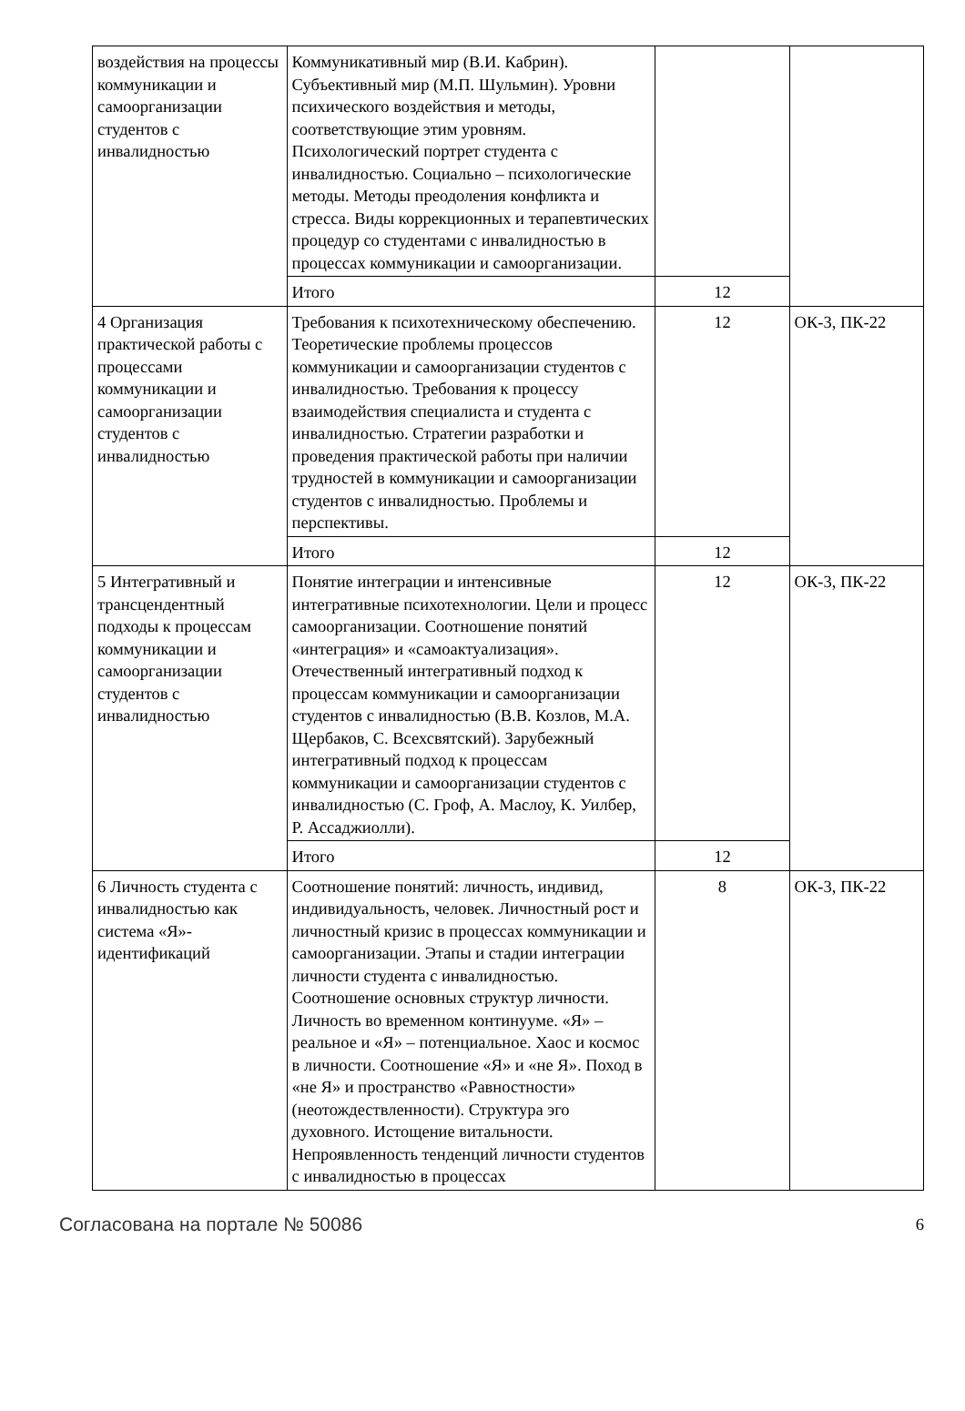| воздействия на процессы коммуникации и самоорганизации студентов с инвалидностью | Коммуникативный мир (В.И. Кабрин). Субъективный мир (М.П. Шульмин). Уровни психического воздействия и методы, соответствующие этим уровням. Психологический портрет студента с инвалидностью. Социально – психологические методы. Методы преодоления конфликта и стресса. Виды коррекционных и терапевтических процедур со студентами с инвалидностью в процессах коммуникации и самоорганизации. | | |
| | Итого | 12 | |
| 4 Организация практической работы с процессами коммуникации и самоорганизации студентов с инвалидностью | Требования к психотехническому обеспечению. Теоретические проблемы процессов коммуникации и самоорганизации студентов с инвалидностью. Требования к процессу взаимодействия специалиста и студента с инвалидностью. Стратегии разработки и проведения практической работы при наличии трудностей в коммуникации и самоорганизации студентов с инвалидностью. Проблемы и перспективы. | 12 | ОК-3, ПК-22 |
| | Итого | 12 | |
| 5 Интегративный и трансцендентный подходы к процессам коммуникации и самоорганизации студентов с инвалидностью | Понятие интеграции и интенсивные интегративные психотехнологии. Цели и процесс самоорганизации. Соотношение понятий «интеграция» и «самоактуализация». Отечественный интегративный подход к процессам коммуникации и самоорганизации студентов с инвалидностью (В.В. Козлов, М.А. Щербаков, С. Всехсвятский). Зарубежный интегративный подход к процессам коммуникации и самоорганизации студентов с инвалидностью (С. Гроф, А. Маслоу, К. Уилбер, Р. Ассаджиолли). | 12 | ОК-3, ПК-22 |
| | Итого | 12 | |
| 6 Личность студента с инвалидностью как система «Я»-идентификаций | Соотношение понятий: личность, индивид, индивидуальность, человек. Личностный рост и личностный кризис в процессах коммуникации и самоорганизации. Этапы и стадии интеграции личности студента с инвалидностью. Соотношение основных структур личности. Личность во временном континууме. «Я» – реальное и «Я» – потенциальное. Хаос и космос в личности. Соотношение «Я» и «не Я». Поход в «не Я» и пространство «Равностности» (неотождествленности). Структура эго духовного. Истощение витальности. Непроявленность тенденций личности студентов с инвалидностью в процессах | 8 | ОК-3, ПК-22 |
Согласована на портале № 50086 6